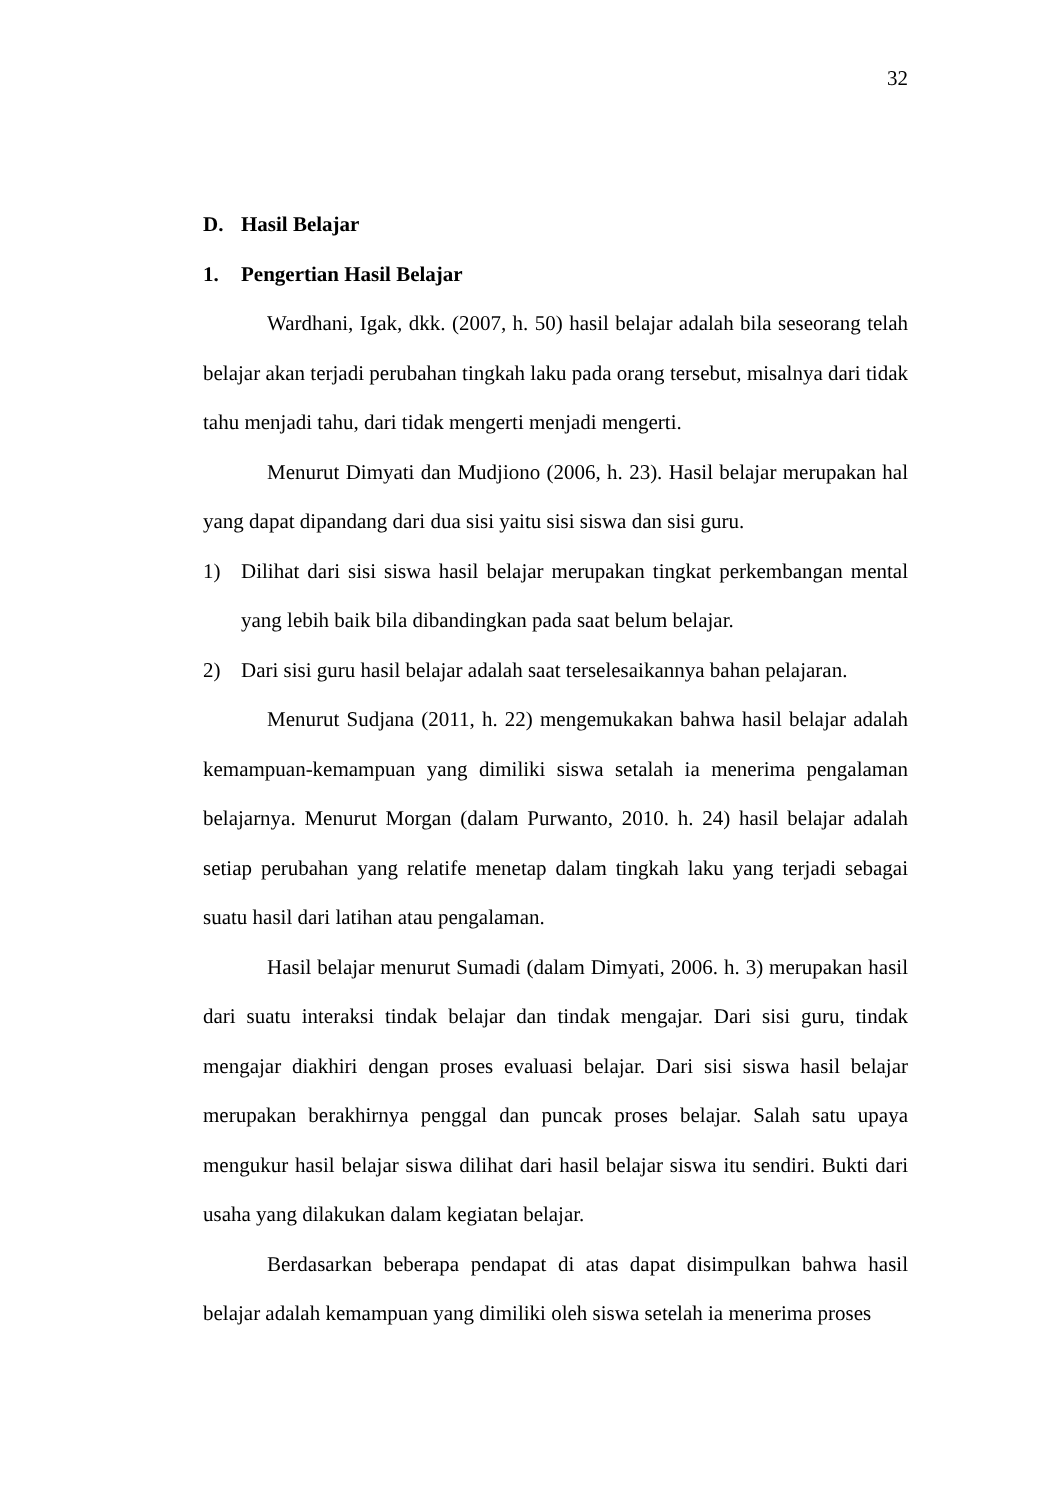32
D. Hasil Belajar
1. Pengertian Hasil Belajar
Wardhani, Igak, dkk. (2007, h. 50) hasil belajar adalah bila seseorang telah belajar akan terjadi perubahan tingkah laku pada orang tersebut, misalnya dari tidak tahu menjadi tahu, dari tidak mengerti menjadi mengerti.
Menurut Dimyati dan Mudjiono (2006, h. 23). Hasil belajar merupakan hal yang dapat dipandang dari dua sisi yaitu sisi siswa dan sisi guru.
1) Dilihat dari sisi siswa hasil belajar merupakan tingkat perkembangan mental yang lebih baik bila dibandingkan pada saat belum belajar.
2) Dari sisi guru hasil belajar adalah saat terselesaikannya bahan pelajaran.
Menurut Sudjana (2011, h. 22) mengemukakan bahwa hasil belajar adalah kemampuan-kemampuan yang dimiliki siswa setalah ia menerima pengalaman belajarnya. Menurut Morgan (dalam Purwanto, 2010. h. 24) hasil belajar adalah setiap perubahan yang relatife menetap dalam tingkah laku yang terjadi sebagai suatu hasil dari latihan atau pengalaman.
Hasil belajar menurut Sumadi (dalam Dimyati, 2006. h. 3) merupakan hasil dari suatu interaksi tindak belajar dan tindak mengajar. Dari sisi guru, tindak mengajar diakhiri dengan proses evaluasi belajar. Dari sisi siswa hasil belajar merupakan berakhirnya penggal dan puncak proses belajar. Salah satu upaya mengukur hasil belajar siswa dilihat dari hasil belajar siswa itu sendiri. Bukti dari usaha yang dilakukan dalam kegiatan belajar.
Berdasarkan beberapa pendapat di atas dapat disimpulkan bahwa hasil belajar adalah kemampuan yang dimiliki oleh siswa setelah ia menerima proses